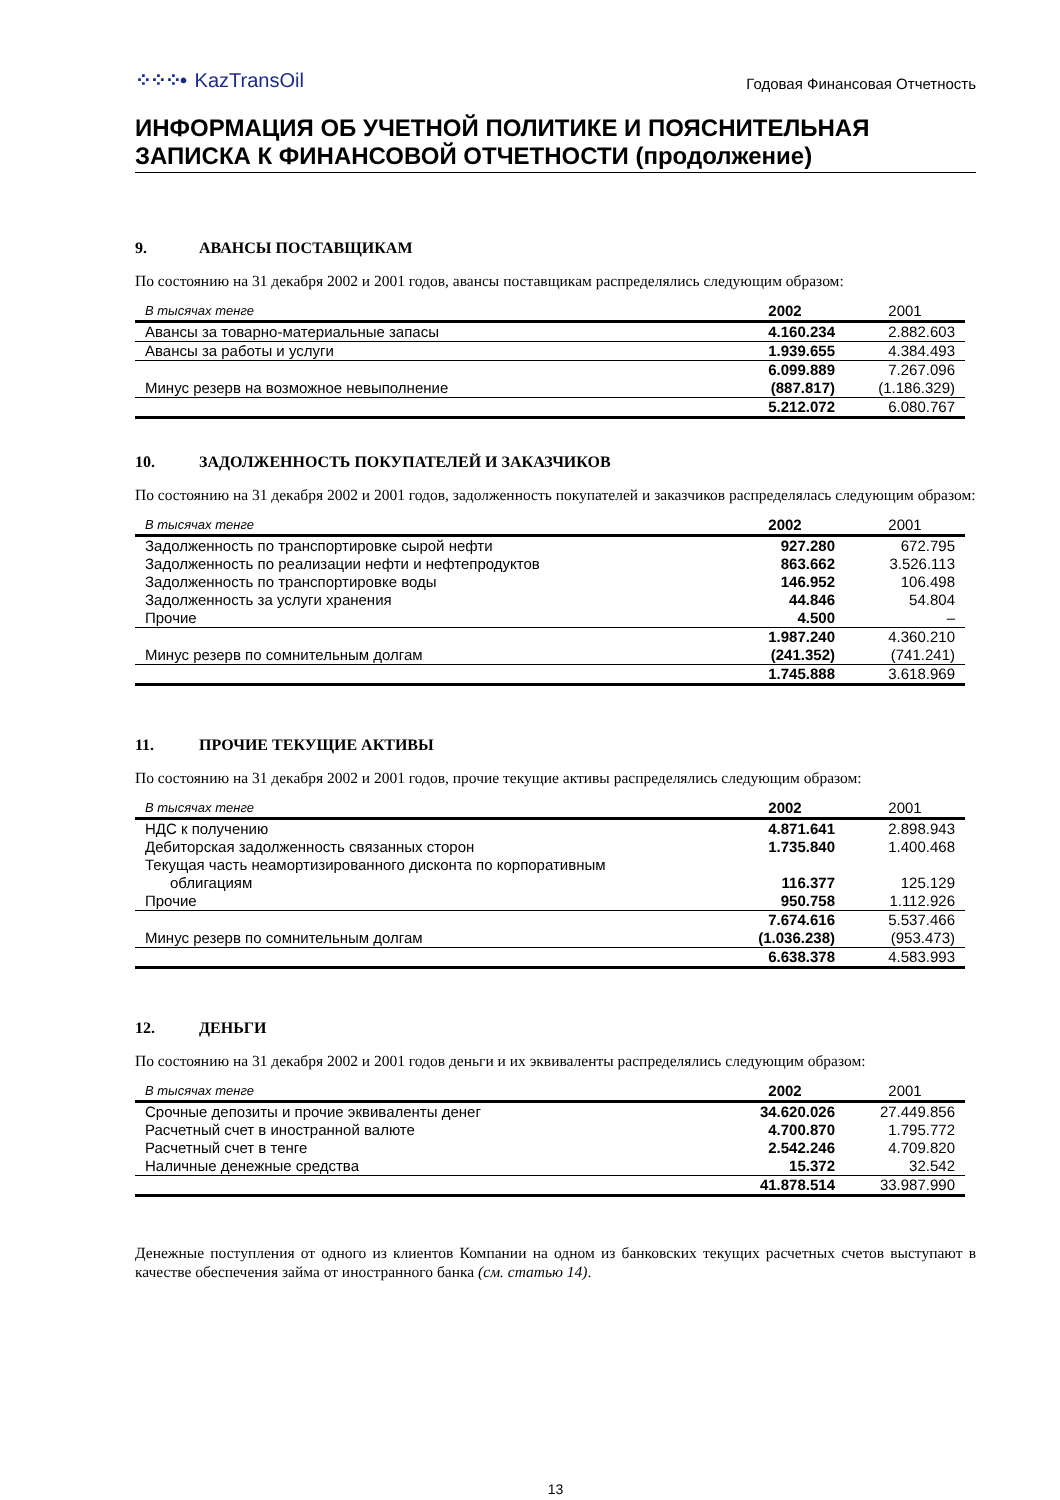⁘⁘⁘• KazTransOil
Годовая Финансовая Отчетность
ИНФОРМАЦИЯ ОБ УЧЕТНОЙ ПОЛИТИКЕ И ПОЯСНИТЕЛЬНАЯ ЗАПИСКА К ФИНАНСОВОЙ ОТЧЕТНОСТИ (продолжение)
9. АВАНСЫ ПОСТАВЩИКАМ
По состоянию на 31 декабря 2002 и 2001 годов, авансы поставщикам распределялись следующим образом:
| В тысячах тенге | 2002 | 2001 |
| --- | --- | --- |
| Авансы за товарно-материальные запасы | 4.160.234 | 2.882.603 |
| Авансы за работы и услуги | 1.939.655 | 4.384.493 |
| | 6.099.889 | 7.267.096 |
| Минус резерв на возможное невыполнение | (887.817) | (1.186.329) |
| | 5.212.072 | 6.080.767 |
10. ЗАДОЛЖЕННОСТЬ ПОКУПАТЕЛЕЙ И ЗАКАЗЧИКОВ
По состоянию на 31 декабря 2002 и 2001 годов, задолженность покупателей и заказчиков распределялась следующим образом:
| В тысячах тенге | 2002 | 2001 |
| --- | --- | --- |
| Задолженность по транспортировке сырой нефти | 927.280 | 672.795 |
| Задолженность по реализации нефти и нефтепродуктов | 863.662 | 3.526.113 |
| Задолженность по транспортировке воды | 146.952 | 106.498 |
| Задолженность за услуги хранения | 44.846 | 54.804 |
| Прочие | 4.500 | – |
| | 1.987.240 | 4.360.210 |
| Минус резерв по сомнительным долгам | (241.352) | (741.241) |
| | 1.745.888 | 3.618.969 |
11. ПРОЧИЕ ТЕКУЩИЕ АКТИВЫ
По состоянию на 31 декабря 2002 и 2001 годов, прочие текущие активы распределялись следующим образом:
| В тысячах тенге | 2002 | 2001 |
| --- | --- | --- |
| НДС к получению | 4.871.641 | 2.898.943 |
| Дебиторская задолженность связанных сторон | 1.735.840 | 1.400.468 |
| Текущая часть неамортизированного дисконта по корпоративным облигациям | 116.377 | 125.129 |
| Прочие | 950.758 | 1.112.926 |
| | 7.674.616 | 5.537.466 |
| Минус резерв по сомнительным долгам | (1.036.238) | (953.473) |
| | 6.638.378 | 4.583.993 |
12. ДЕНЬГИ
По состоянию на 31 декабря 2002 и 2001 годов деньги и их эквиваленты распределялись следующим образом:
| В тысячах тенге | 2002 | 2001 |
| --- | --- | --- |
| Срочные депозиты и прочие эквиваленты денег | 34.620.026 | 27.449.856 |
| Расчетный счет в иностранной валюте | 4.700.870 | 1.795.772 |
| Расчетный счет в тенге | 2.542.246 | 4.709.820 |
| Наличные денежные средства | 15.372 | 32.542 |
| | 41.878.514 | 33.987.990 |
Денежные поступления от одного из клиентов Компании на одном из банковских текущих расчетных счетов выступают в качестве обеспечения займа от иностранного банка (см. статью 14).
13